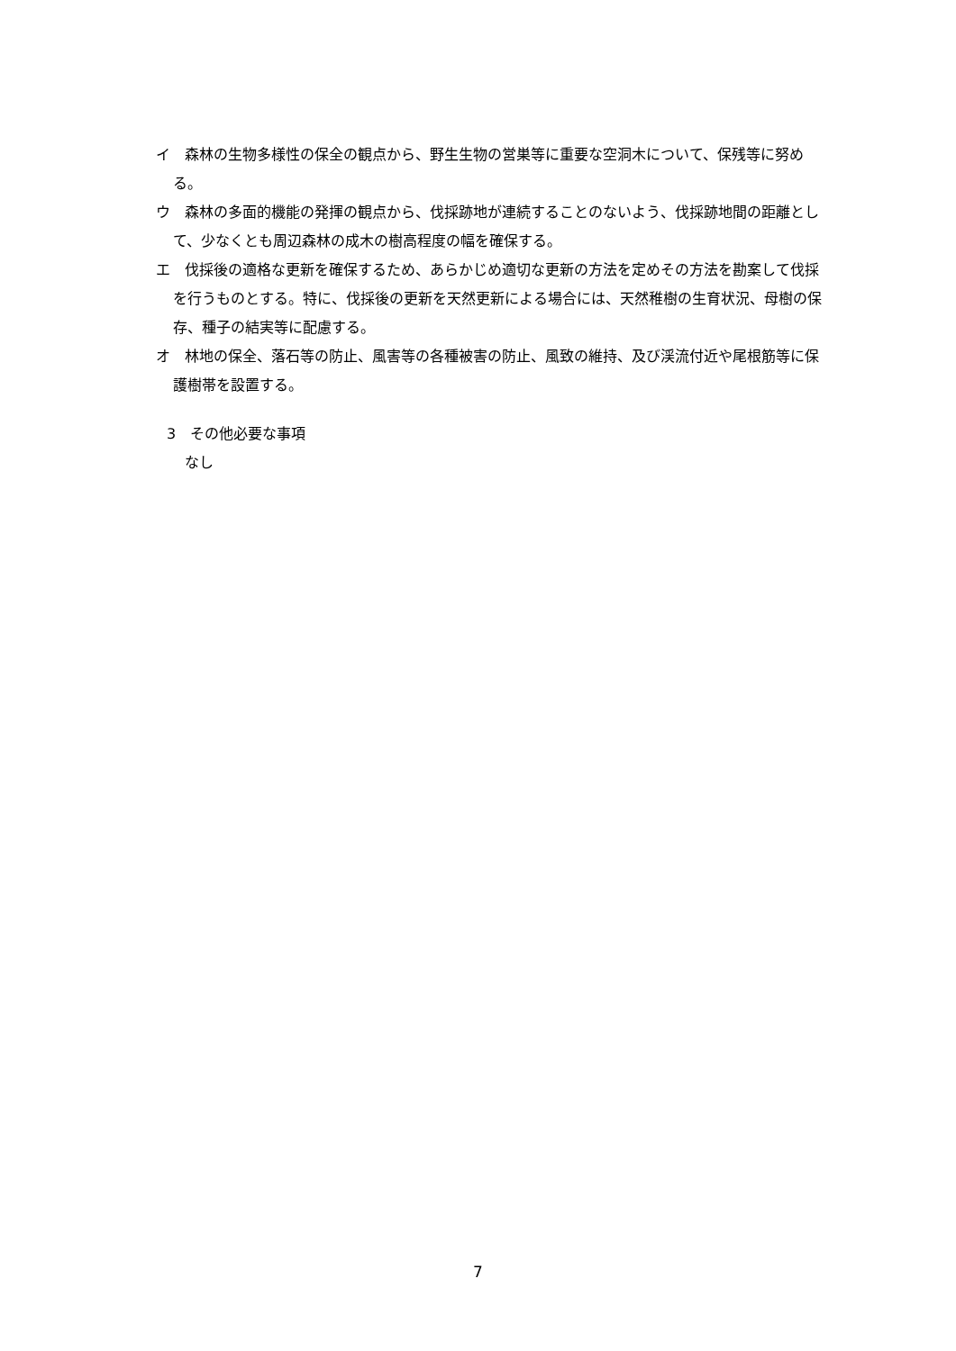イ　森林の生物多様性の保全の観点から、野生生物の営巣等に重要な空洞木について、保残等に努める。
ウ　森林の多面的機能の発揮の観点から、伐採跡地が連続することのないよう、伐採跡地間の距離として、少なくとも周辺森林の成木の樹高程度の幅を確保する。
エ　伐採後の適格な更新を確保するため、あらかじめ適切な更新の方法を定めその方法を勘案して伐採を行うものとする。特に、伐採後の更新を天然更新による場合には、天然稚樹の生育状況、母樹の保存、種子の結実等に配慮する。
オ　林地の保全、落石等の防止、風害等の各種被害の防止、風致の維持、及び渓流付近や尾根筋等に保護樹帯を設置する。
3　その他必要な事項
なし
7